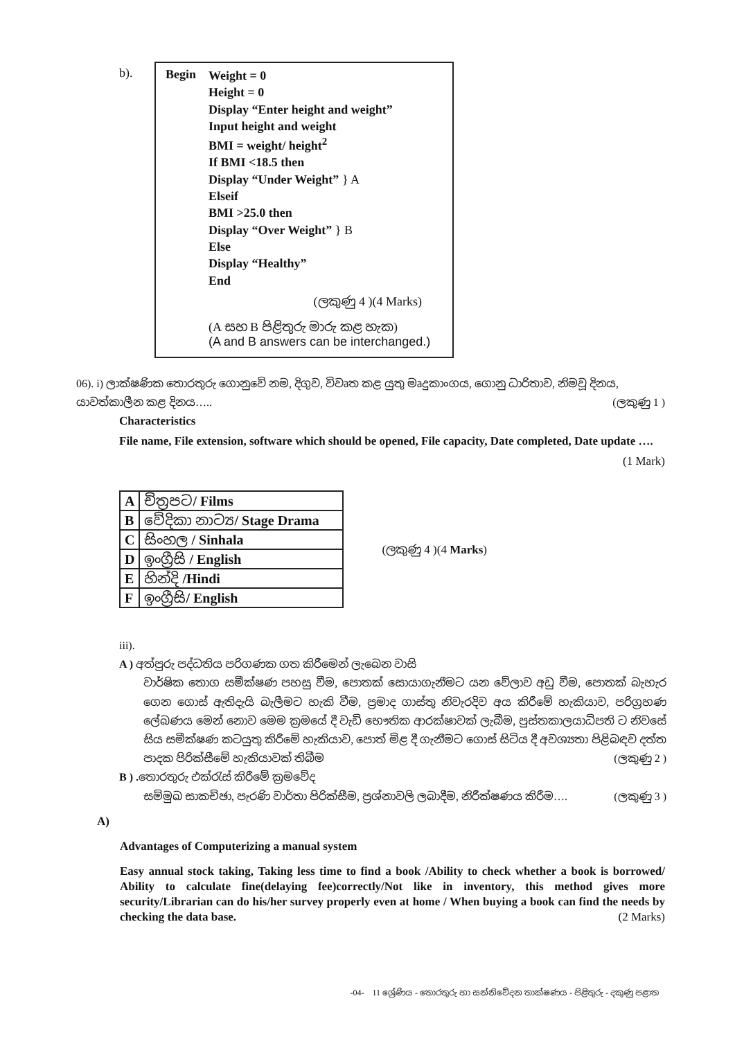b).
Begin
Weight = 0
Height = 0
Display “Enter height and weight”
Input height and weight
BMI = weight/ height<sup>2</sup>
If BMI <18.5 then
Display “Under Weight” } A
Elseif
BMI >25.0 then
Display “Over Weight” } B
Else
Display “Healthy”
End
(ලකුණු 4 )(4 Marks)
(A සහ B පිළිතුරු මාරු කළ හැක)
(A and B answers can be interchanged.)
06). i) ලාක්ෂණික තොරතුරු ගොනුවේ නම, දිගුව, විවෘත කළ යුතු මෘදුකාංගය, ගොනු ධාරිතාව, නිමවූ දිනය, යාවත්කාලීන කළ දිනය….. (ලකුණු 1 )
Characteristics
File name, File extension, software which should be opened, File capacity, Date completed, Date update …. (1 Mark)
| A | චිත්‍රපට / Films |
| B | වේදිකා නාට්‍ය / Stage Drama |
| C | සිංහල / Sinhala |
| D | ඉංග්‍රීසි / English |
| E | හින්දි /Hindi |
| F | ඉංග්‍රීසි / English |
(ලකුණු 4 )(4 Marks)
iii).
A ) අත්පුරු පද්ධතිය පරිගණක ගත කිරීමෙන් ලැබෙන වාසි
වාර්ෂික තොග සමීක්ෂණ පහසු වීම, පොතක් සොයාගැනීමට යන වේලාව අඩු වීම, පොතක් බැහැර ගෙන ගොස් ඇතිදැයි බැලීමට හැකි වීම, ප්‍රමාද ගාස්තු නිවැරදිව අය කිරීමේ හැකියාව, පරිග්‍රහණ ලේඛණය මෙන් නොව මෙම ක්‍රමයේ දී වැඩි භෞතික ආරක්ෂාවක් ලැබීම, පුස්තකාලයාධිපති ට නිවසේ සිය සමීක්ෂණ කටයුතු කිරීමේ හැකියාව, පොත් මිළ දී ගැනීමට ගොස් සිටිය දී අවශ්‍යතා පිළිබඳව දත්ත පාදක පිරික්සීමේ හැකියාවක් තිබීම (ලකුණු 2 )
B ) . තොරතුරු එක්රැස් කිරීමේ ක්‍රමවේද
සම්මුඛ සාකච්ඡා, පැරණි වාර්තා පිරික්සීම, ප්‍රශ්නාවලි ලබාදීම, නිරීක්ෂණය කිරීම…. (ලකුණු 3 )
A)
Advantages of Computerizing a manual system
Easy annual stock taking, Taking less time to find a book /Ability to check whether a book is borrowed/ Ability to calculate fine(delaying fee)correctly/Not like in inventory, this method gives more security/Librarian can do his/her survey properly even at home / When buying a book can find the needs by checking the data base. (2 Marks)
-04- 11 ශ්‍රේණිය - තොරතුරු හා සන්නිවේදන තාක්ෂණය - පිළිතුරු - දකුණු පළාත